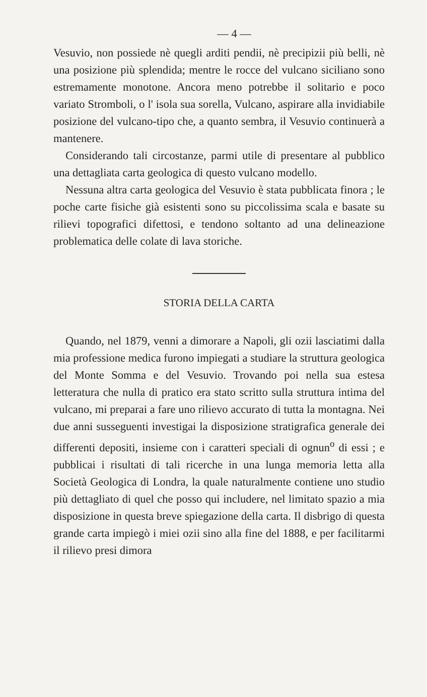— 4 —
Vesuvio, non possiede nè quegli arditi pendii, nè precipizii più belli, nè una posizione più splendida; mentre le rocce del vulcano siciliano sono estremamente monotone. Ancora meno potrebbe il solitario e poco variato Stromboli, o l' isola sua sorella, Vulcano, aspirare alla invidiabile posizione del vulcano-tipo che, a quanto sembra, il Vesuvio continuerà a mantenere.
Considerando tali circostanze, parmi utile di presentare al pubblico una dettagliata carta geologica di questo vulcano modello.
Nessuna altra carta geologica del Vesuvio è stata pubblicata finora ; le poche carte fisiche già esistenti sono su piccolissima scala e basate su rilievi topografici difettosi, e tendono soltanto ad una delineazione problematica delle colate di lava storiche.
STORIA DELLA CARTA
Quando, nel 1879, venni a dimorare a Napoli, gli ozii lasciatimi dalla mia professione medica furono impiegati a studiare la struttura geologica del Monte Somma e del Vesuvio. Trovando poi nella sua estesa letteratura che nulla di pratico era stato scritto sulla struttura intima del vulcano, mi preparai a fare uno rilievo accurato di tutta la montagna. Nei due anni susseguenti investigai la disposizione stratigrafica generale dei differenti depositi, insieme con i caratteri speciali di ognun<sup>o</sup> di essi ; e pubblicai i risultati di tali ricerche in una lunga memoria letta alla Società Geologica di Londra, la quale naturalmente contiene uno studio più dettagliato di quel che posso qui includere, nel limitato spazio a mia disposizione in questa breve spiegazione della carta. Il disbrigo di questa grande carta impiegò i miei ozii sino alla fine del 1888, e per facilitarmi il rilievo presi dimora